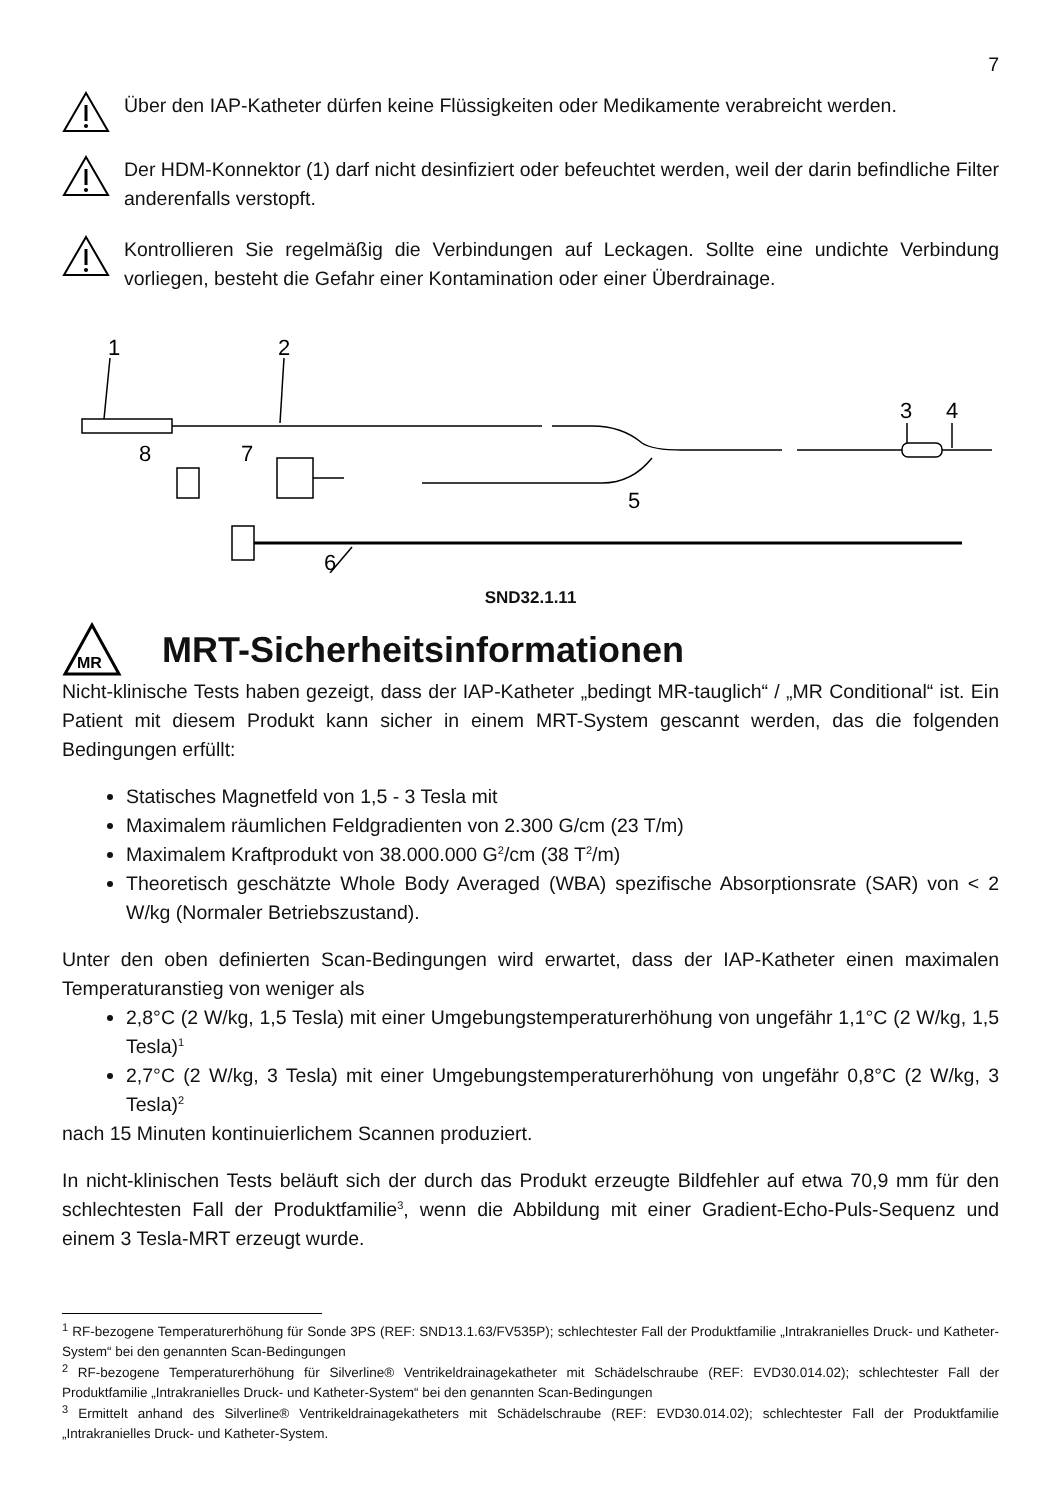7
Über den IAP-Katheter dürfen keine Flüssigkeiten oder Medikamente verabreicht werden.
Der HDM-Konnektor (1) darf nicht desinfiziert oder befeuchtet werden, weil der darin befindliche Filter anderenfalls verstopft.
Kontrollieren Sie regelmäßig die Verbindungen auf Leckagen. Sollte eine undichte Verbindung vorliegen, besteht die Gefahr einer Kontamination oder einer Überdrainage.
1
2
3
4
8
7
5
6
SND32.1.11
MR
MRT-Sicherheitsinformationen
Nicht-klinische Tests haben gezeigt, dass der IAP-Katheter „bedingt MR-tauglich“ / „MR Conditional“ ist. Ein Patient mit diesem Produkt kann sicher in einem MRT-System gescannt werden, das die folgenden Bedingungen erfüllt:
Statisches Magnetfeld von 1,5 - 3 Tesla mit
Maximalem räumlichen Feldgradienten von 2.300 G/cm (23 T/m)
Maximalem Kraftprodukt von 38.000.000 G<sup>2</sup>/cm (38 T<sup>2</sup>/m)
Theoretisch geschätzte Whole Body Averaged (WBA) spezifische Absorptionsrate (SAR) von < 2 W/kg (Normaler Betriebszustand).
Unter den oben definierten Scan-Bedingungen wird erwartet, dass der IAP-Katheter einen maximalen Temperaturanstieg von weniger als
2,8°C (2 W/kg, 1,5 Tesla) mit einer Umgebungstemperaturerhöhung von ungefähr 1,1°C (2 W/kg, 1,5 Tesla)<sup>1</sup>
2,7°C (2 W/kg, 3 Tesla) mit einer Umgebungstemperaturerhöhung von ungefähr 0,8°C (2 W/kg, 3 Tesla)<sup>2</sup>
nach 15 Minuten kontinuierlichem Scannen produziert.
In nicht-klinischen Tests beläuft sich der durch das Produkt erzeugte Bildfehler auf etwa 70,9 mm für den schlechtesten Fall der Produktfamilie<sup>3</sup>, wenn die Abbildung mit einer Gradient-Echo-Puls-Sequenz und einem 3 Tesla-MRT erzeugt wurde.
<sup>1</sup> RF-bezogene Temperaturerhöhung für Sonde 3PS (REF: SND13.1.63/FV535P); schlechtester Fall der Produktfamilie „Intrakranielles Druck- und Katheter-System“ bei den genannten Scan-Bedingungen
<sup>2</sup> RF-bezogene Temperaturerhöhung für Silverline® Ventrikeldrainagekatheter mit Schädelschraube (REF: EVD30.014.02); schlechtester Fall der Produktfamilie „Intrakranielles Druck- und Katheter-System“ bei den genannten Scan-Bedingungen
<sup>3</sup> Ermittelt anhand des Silverline® Ventrikeldrainagekatheters mit Schädelschraube (REF: EVD30.014.02); schlechtester Fall der Produktfamilie „Intrakranielles Druck- und Katheter-System.